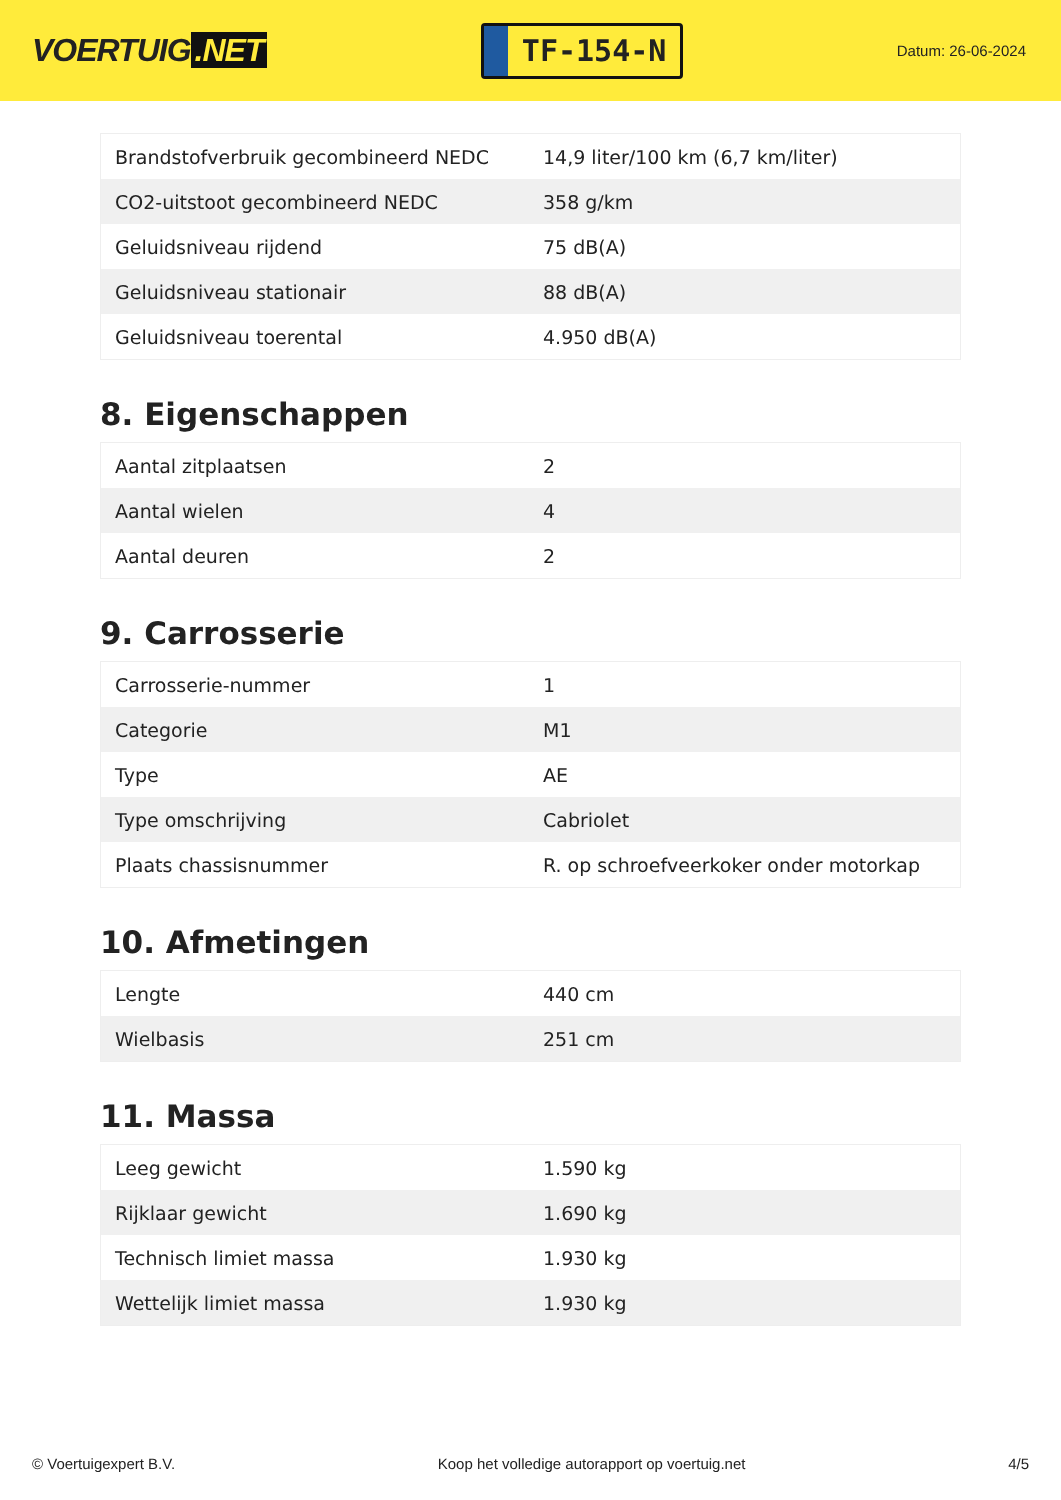VOERTUIG.NET
TF-154-N
Datum: 26-06-2024
| Brandstofverbruik gecombineerd NEDC | 14,9 liter/100 km (6,7 km/liter) |
| CO2-uitstoot gecombineerd NEDC | 358 g/km |
| Geluidsniveau rijdend | 75 dB(A) |
| Geluidsniveau stationair | 88 dB(A) |
| Geluidsniveau toerental | 4.950 dB(A) |
8. Eigenschappen
| Aantal zitplaatsen | 2 |
| Aantal wielen | 4 |
| Aantal deuren | 2 |
9. Carrosserie
| Carrosserie-nummer | 1 |
| Categorie | M1 |
| Type | AE |
| Type omschrijving | Cabriolet |
| Plaats chassisnummer | R. op schroefveerkoker onder motorkap |
10. Afmetingen
| Lengte | 440 cm |
| Wielbasis | 251 cm |
11. Massa
| Leeg gewicht | 1.590 kg |
| Rijklaar gewicht | 1.690 kg |
| Technisch limiet massa | 1.930 kg |
| Wettelijk limiet massa | 1.930 kg |
© Voertuigexpert B.V. Koop het volledige autorapport op voertuig.net 4/5